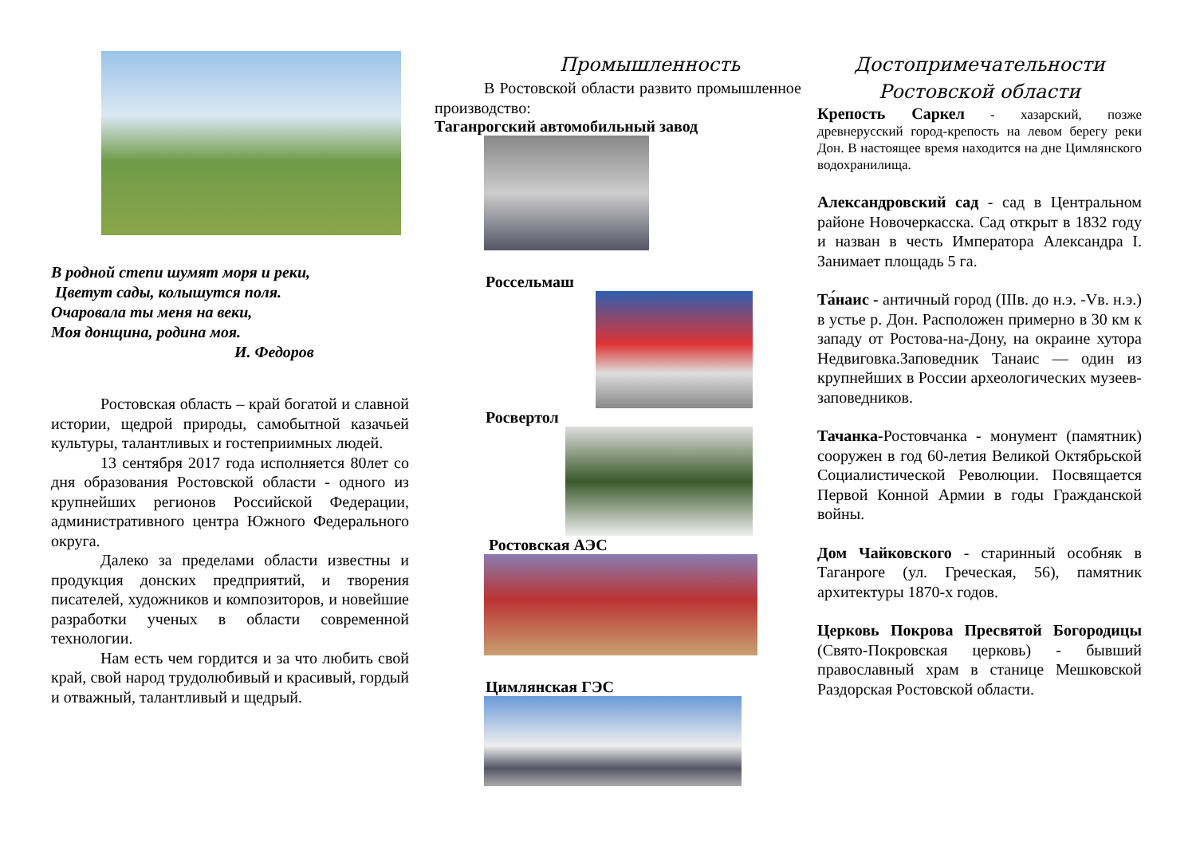В родной степи шумят моря и реки,
Цветут сады, колышутся поля.
Очаровала ты меня на веки,
Моя донщина, родина моя.
И. Федоров
Ростовская область – край богатой и славной истории, щедрой природы, самобытной казачьей культуры, талантливых и гостеприимных людей.
13 сентября 2017 года исполняется 80лет со дня образования Ростовской области - одного из крупнейших регионов Российской Федерации, административного центра Южного Федерального округа.
Далеко за пределами области известны и продукция донских предприятий, и творения писателей, художников и композиторов, и новейшие разработки ученых в области современной технологии.
Нам есть чем гордится и за что любить свой край, свой народ трудолюбивый и красивый, гордый и отважный, талантливый и щедрый.
Промышленность
В Ростовской области развито промышленное производство:
Таганрогский автомобильный завод
Россельмаш
Росвертол
Ростовская АЭС
Цимлянская ГЭС
Достопримечательности
Ростовской области
Крепость Саркел - хазарский, позже древнерусский город-крепость на левом берегу реки Дон. В настоящее время находится на дне Цимлянского водохранилища.
Александровский сад - сад в Центральном районе Новочеркасска. Сад открыт в 1832 году и назван в честь Императора Александра I. Занимает площадь 5 га.
Та́наис - античный город (IIIв. до н.э. -Vв. н.э.) в устье р. Дон. Расположен примерно в 30 км к западу от Ростова-на-Дону, на окраине хутора Недвиговка.Заповедник Танаис — один из крупнейших в России археологических музеев-заповедников.
Тачанка-Ростовчанка - монумент (памятник) сооружен в год 60-летия Великой Октябрьской Социалистической Революции. Посвящается Первой Конной Армии в годы Гражданской войны.
Дом Чайковского - старинный особняк в Таганроге (ул. Греческая, 56), памятник архитектуры 1870-х годов.
Церковь Покрова Пресвятой Богородицы (Свято-Покровская церковь) - бывший православный храм в станице Мешковской Раздорская Ростовской области.